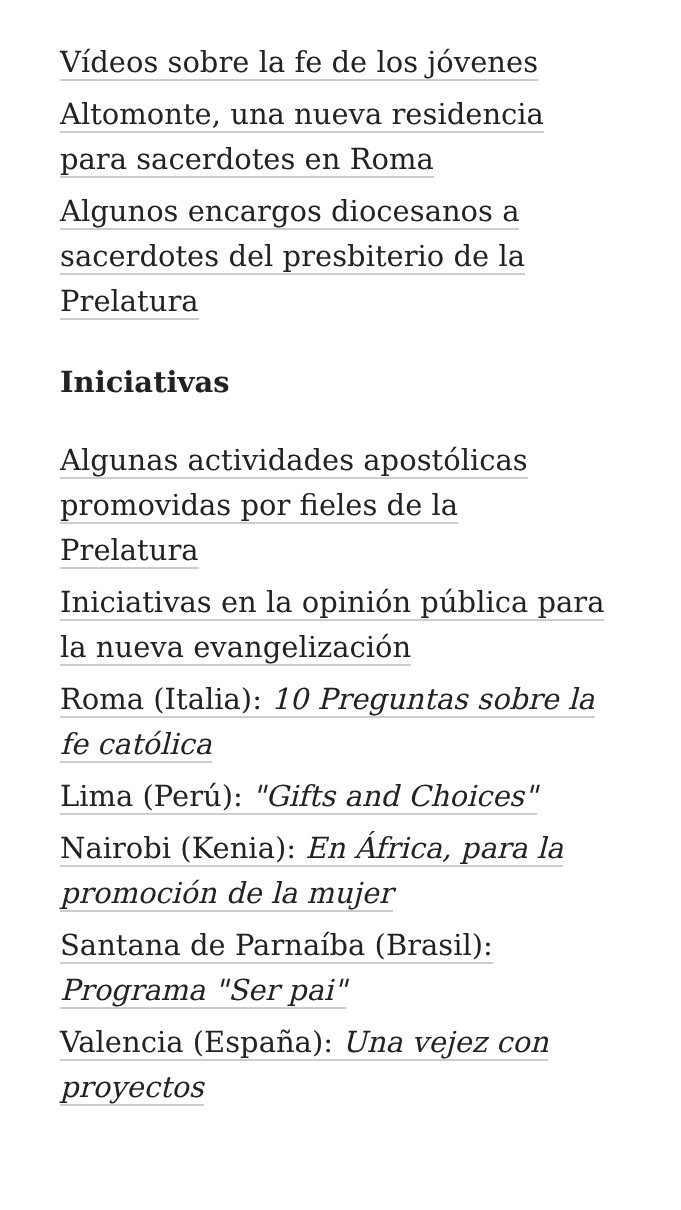Vídeos sobre la fe de los jóvenes
Altomonte, una nueva residencia para sacerdotes en Roma
Algunos encargos diocesanos a sacerdotes del presbiterio de la Prelatura
Iniciativas
Algunas actividades apostólicas promovidas por fieles de la Prelatura
Iniciativas en la opinión pública para la nueva evangelización
Roma (Italia): 10 Preguntas sobre la fe católica
Lima (Perú): "Gifts and Choices"
Nairobi (Kenia): En África, para la promoción de la mujer
Santana de Parnaíba (Brasil): Programa "Ser pai"
Valencia (España): Una vejez con proyectos